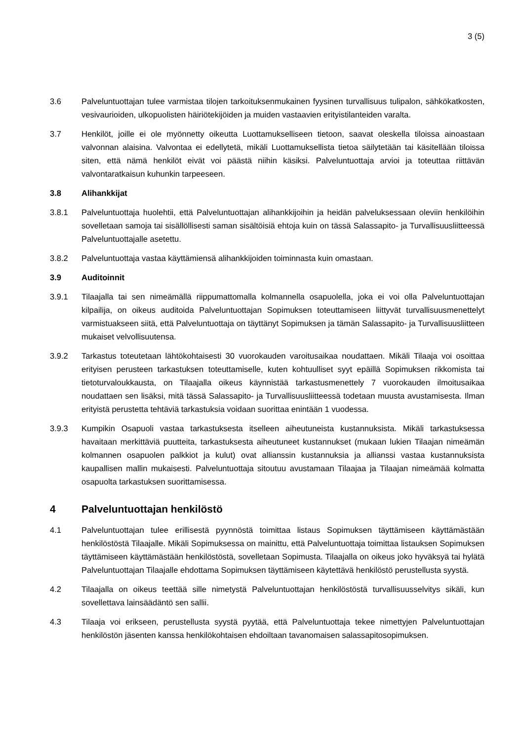3 (5)
3.6 Palveluntuottajan tulee varmistaa tilojen tarkoituksenmukainen fyysinen turvallisuus tulipalon, sähkökatkosten, vesivaurioiden, ulkopuolisten häiriötekijöiden ja muiden vastaavien erityistilanteiden varalta.
3.7 Henkilöt, joille ei ole myönnetty oikeutta Luottamukselliseen tietoon, saavat oleskella tiloissa ainoastaan valvonnan alaisina. Valvontaa ei edellytetä, mikäli Luottamuksellista tietoa säilytetään tai käsitellään tiloissa siten, että nämä henkilöt eivät voi päästä niihin käsiksi. Palveluntuottaja arvioi ja toteuttaa riittävän valvontaratkaisun kuhunkin tarpeeseen.
3.8 Alihankkijat
3.8.1 Palveluntuottaja huolehtii, että Palveluntuottajan alihankkijoihin ja heidän palveluksessaan oleviin henkilöihin sovelletaan samoja tai sisällöllisesti saman sisältöisiä ehtoja kuin on tässä Salassapito- ja Turvallisuusliitteessä Palveluntuottajalle asetettu.
3.8.2 Palveluntuottaja vastaa käyttämiensä alihankkijoiden toiminnasta kuin omastaan.
3.9 Auditoinnit
3.9.1 Tilaajalla tai sen nimeämällä riippumattomalla kolmannella osapuolella, joka ei voi olla Palveluntuottajan kilpailija, on oikeus auditoida Palveluntuottajan Sopimuksen toteuttamiseen liittyvät turvallisuusmenettelyt varmistuakseen siitä, että Palveluntuottaja on täyttänyt Sopimuksen ja tämän Salassapito- ja Turvallisuusliitteen mukaiset velvollisuutensa.
3.9.2 Tarkastus toteutetaan lähtökohtaisesti 30 vuorokauden varoitusaikaa noudattaen. Mikäli Tilaaja voi osoittaa erityisen perusteen tarkastuksen toteuttamiselle, kuten kohtuulliset syyt epäillä Sopimuksen rikkomista tai tietoturvaloukkausta, on Tilaajalla oikeus käynnistää tarkastusmenettely 7 vuorokauden ilmoitusaikaa noudattaen sen lisäksi, mitä tässä Salassapito- ja Turvallisuusliitteessä todetaan muusta avustamisesta. Ilman erityistä perustetta tehtäviä tarkastuksia voidaan suorittaa enintään 1 vuodessa.
3.9.3 Kumpikin Osapuoli vastaa tarkastuksesta itselleen aiheutuneista kustannuksista. Mikäli tarkastuksessa havaitaan merkittäviä puutteita, tarkastuksesta aiheutuneet kustannukset (mukaan lukien Tilaajan nimeämän kolmannen osapuolen palkkiot ja kulut) ovat allianssin kustannuksia ja allianssi vastaa kustannuksista kaupallisen mallin mukaisesti. Palveluntuottaja sitoutuu avustamaan Tilaajaa ja Tilaajan nimeämää kolmatta osapuolta tarkastuksen suorittamisessa.
4 Palveluntuottajan henkilöstö
4.1 Palveluntuottajan tulee erillisestä pyynnöstä toimittaa listaus Sopimuksen täyttämiseen käyttämästään henkilöstöstä Tilaajalle. Mikäli Sopimuksessa on mainittu, että Palveluntuottaja toimittaa listauksen Sopimuksen täyttämiseen käyttämästään henkilöstöstä, sovelletaan Sopimusta. Tilaajalla on oikeus joko hyväksyä tai hylätä Palveluntuottajan Tilaajalle ehdottama Sopimuksen täyttämiseen käytettävä henkilöstö perustellusta syystä.
4.2 Tilaajalla on oikeus teettää sille nimetystä Palveluntuottajan henkilöstöstä turvallisuusselvitys sikäli, kun sovellettava lainsäädäntö sen sallii.
4.3 Tilaaja voi erikseen, perustellusta syystä pyytää, että Palveluntuottaja tekee nimettyjen Palveluntuottajan henkilöstön jäsenten kanssa henkilökohtaisen ehdoiltaan tavanomaisen salassapitosopimuksen.